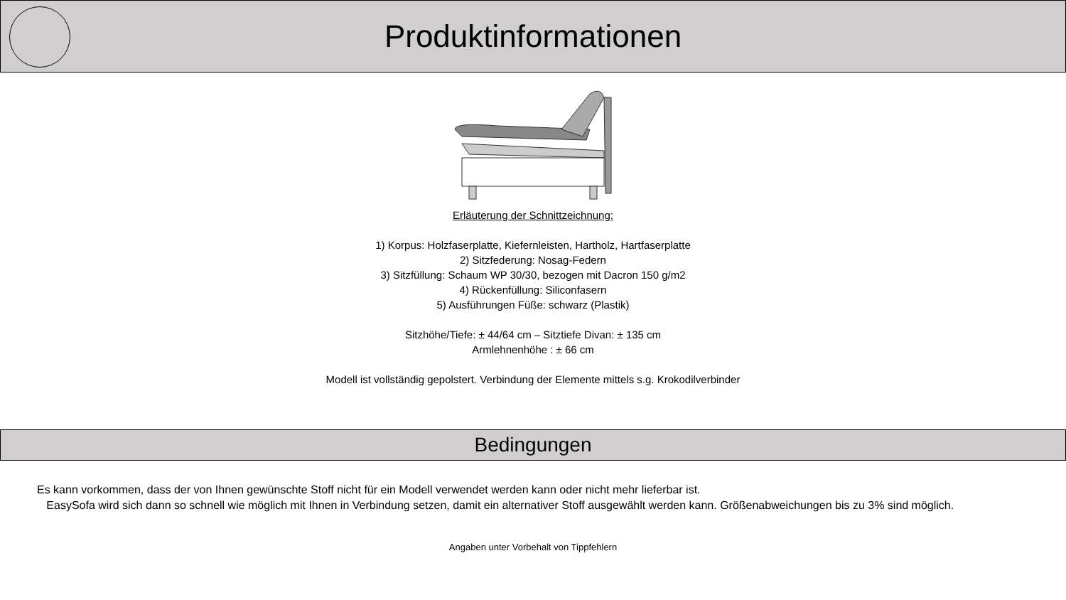Produktinformationen
Erläuterung der Schnittzeichnung:
1) Korpus: Holzfaserplatte, Kiefernleisten, Hartholz, Hartfaserplatte
2) Sitzfederung: Nosag-Federn
3) Sitzfüllung: Schaum WP 30/30, bezogen mit Dacron 150 g/m2
4) Rückenfüllung: Siliconfasern
5) Ausführungen Füße: schwarz (Plastik)
Sitzhöhe/Tiefe: ± 44/64 cm – Sitztiefe Divan: ± 135 cm
Armlehnenhöhe : ± 66 cm
Modell ist vollständig gepolstert. Verbindung der Elemente mittels s.g. Krokodilverbinder
Bedingungen
Es kann vorkommen, dass der von Ihnen gewünschte Stoff nicht für ein Modell verwendet werden kann oder nicht mehr lieferbar ist.
EasySofa wird sich dann so schnell wie möglich mit Ihnen in Verbindung setzen, damit ein alternativer Stoff ausgewählt werden kann. Größenabweichungen bis zu 3% sind möglich.
Angaben unter Vorbehalt von Tippfehlern